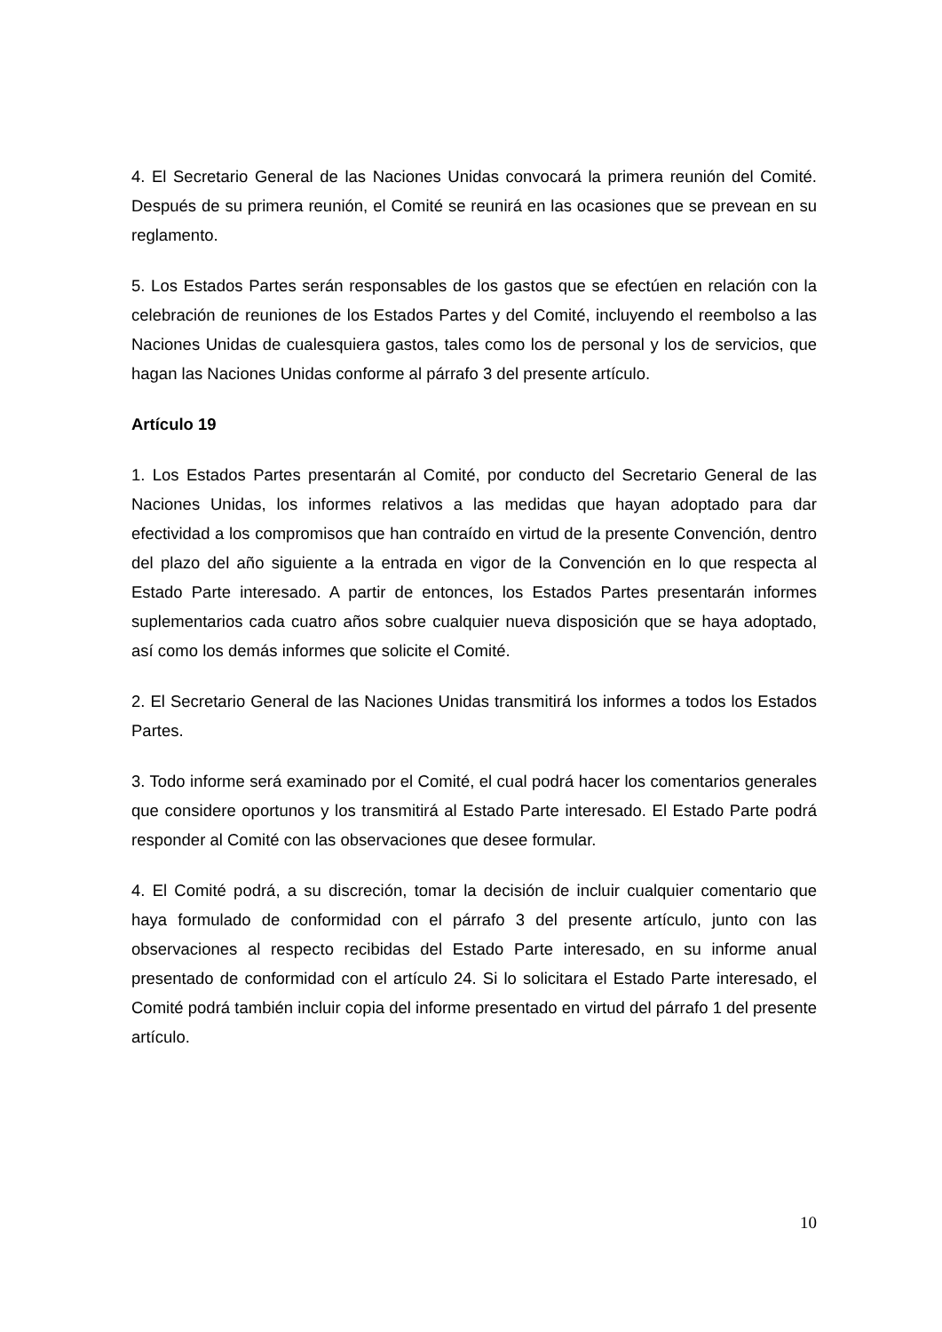4. El Secretario General de las Naciones Unidas convocará la primera reunión del Comité. Después de su primera reunión, el Comité se reunirá en las ocasiones que se prevean en su reglamento.
5. Los Estados Partes serán responsables de los gastos que se efectúen en relación con la celebración de reuniones de los Estados Partes y del Comité, incluyendo el reembolso a las Naciones Unidas de cualesquiera gastos, tales como los de personal y los de servicios, que hagan las Naciones Unidas conforme al párrafo 3 del presente artículo.
Artículo 19
1. Los Estados Partes presentarán al Comité, por conducto del Secretario General de las Naciones Unidas, los informes relativos a las medidas que hayan adoptado para dar efectividad a los compromisos que han contraído en virtud de la presente Convención, dentro del plazo del año siguiente a la entrada en vigor de la Convención en lo que respecta al Estado Parte interesado. A partir de entonces, los Estados Partes presentarán informes suplementarios cada cuatro años sobre cualquier nueva disposición que se haya adoptado, así como los demás informes que solicite el Comité.
2. El Secretario General de las Naciones Unidas transmitirá los informes a todos los Estados Partes.
3. Todo informe será examinado por el Comité, el cual podrá hacer los comentarios generales que considere oportunos y los transmitirá al Estado Parte interesado. El Estado Parte podrá responder al Comité con las observaciones que desee formular.
4. El Comité podrá, a su discreción, tomar la decisión de incluir cualquier comentario que haya formulado de conformidad con el párrafo 3 del presente artículo, junto con las observaciones al respecto recibidas del Estado Parte interesado, en su informe anual presentado de conformidad con el artículo 24. Si lo solicitara el Estado Parte interesado, el Comité podrá también incluir copia del informe presentado en virtud del párrafo 1 del presente artículo.
10